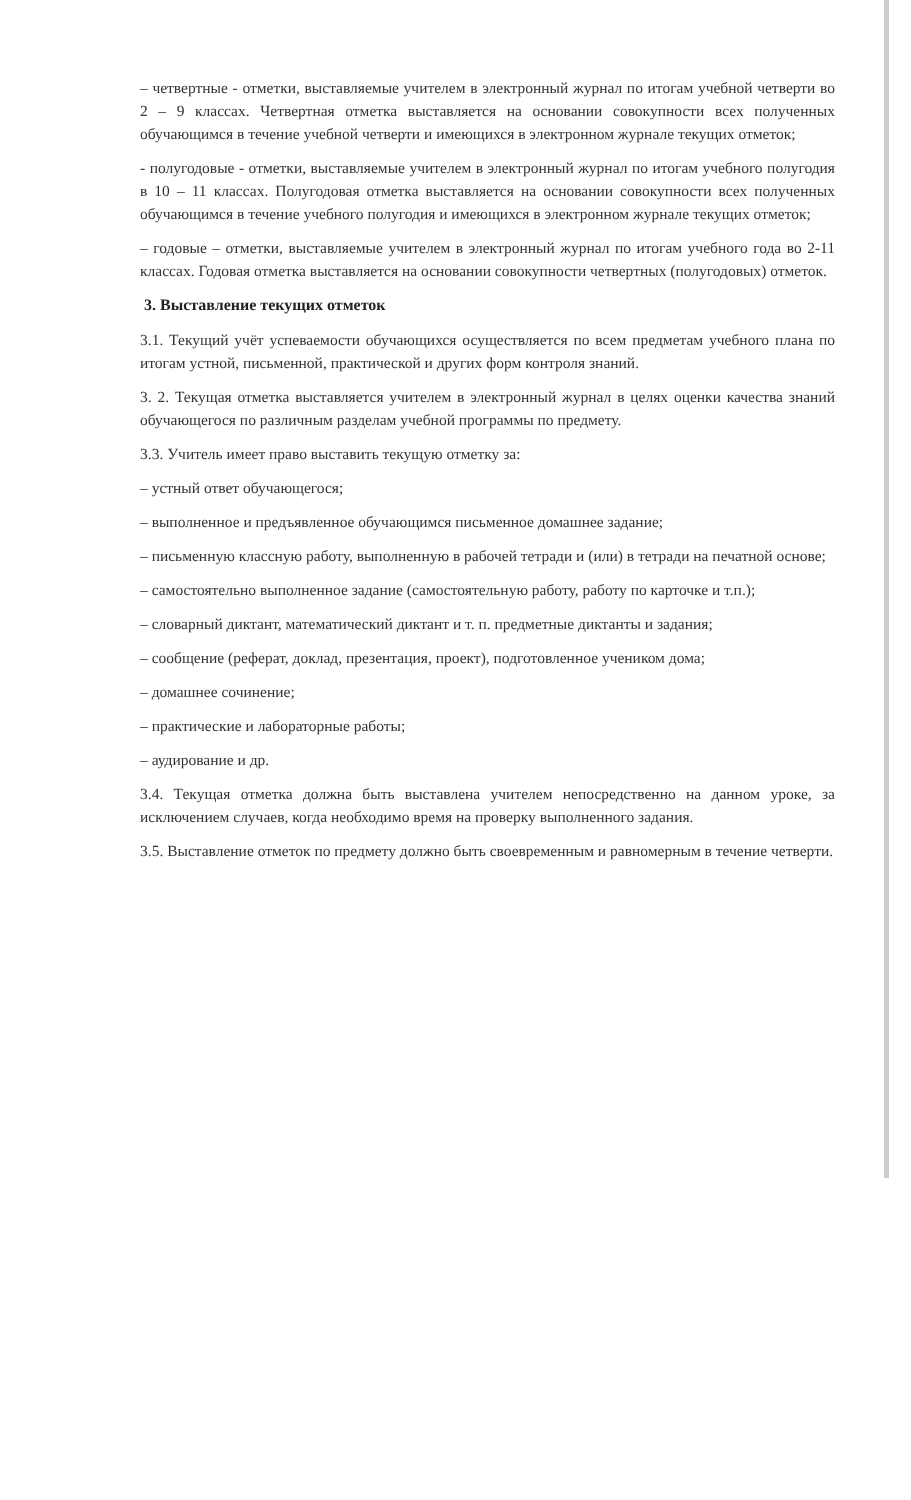– четвертные - отметки, выставляемые учителем в электронный журнал по итогам учебной четверти во 2 – 9 классах. Четвертная отметка выставляется на основании совокупности всех полученных обучающимся в течение учебной четверти и имеющихся в электронном журнале текущих отметок;
- полугодовые - отметки, выставляемые учителем в электронный журнал по итогам учебного полугодия в 10 – 11 классах. Полугодовая отметка выставляется на основании совокупности всех полученных обучающимся в течение учебного полугодия и имеющихся в электронном журнале текущих отметок;
– годовые – отметки, выставляемые учителем в электронный журнал по итогам учебного года во 2-11 классах. Годовая отметка выставляется на основании совокупности четвертных (полугодовых) отметок.
3. Выставление текущих отметок
3.1. Текущий учёт успеваемости обучающихся осуществляется по всем предметам учебного плана по итогам устной, письменной, практической и других форм контроля знаний.
3. 2. Текущая отметка выставляется учителем в электронный журнал в целях оценки качества знаний обучающегося по различным разделам учебной программы по предмету.
3.3. Учитель имеет право выставить текущую отметку за:
– устный ответ обучающегося;
– выполненное и предъявленное обучающимся письменное домашнее задание;
– письменную классную работу, выполненную в рабочей тетради и (или) в тетради на печатной основе;
– самостоятельно выполненное задание (самостоятельную работу, работу по карточке и т.п.);
– словарный диктант, математический диктант и т. п. предметные диктанты и задания;
– сообщение (реферат, доклад, презентация, проект), подготовленное учеником дома;
– домашнее сочинение;
– практические и лабораторные работы;
– аудирование и др.
3.4. Текущая отметка должна быть выставлена учителем непосредственно на данном уроке, за исключением случаев, когда необходимо время на проверку выполненного задания.
3.5. Выставление отметок по предмету должно быть своевременным и равномерным в течение четверти.